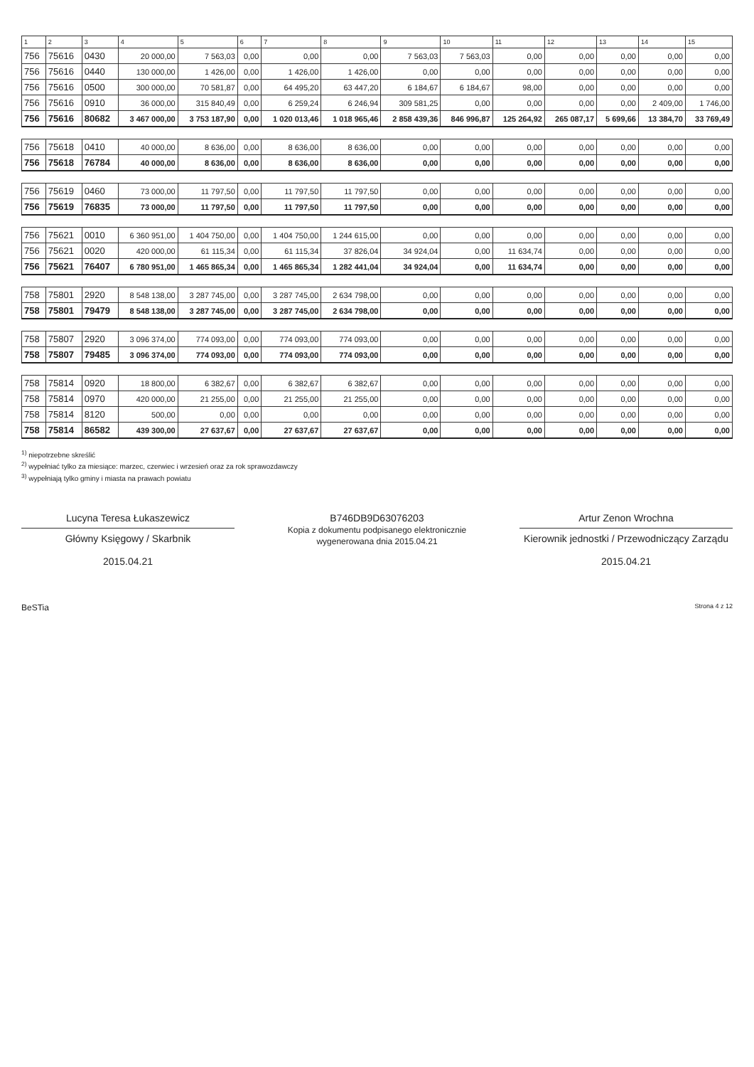| 1 | 2 | 3 | 4 | 5 | 6 | 7 | 8 | 9 | 10 | 11 | 12 | 13 | 14 | 15 |
| --- | --- | --- | --- | --- | --- | --- | --- | --- | --- | --- | --- | --- | --- | --- |
| 756 | 75616 | 0430 | 20 000,00 | 7 563,03 | 0,00 | 0,00 | 0,00 | 7 563,03 | 7 563,03 | 0,00 | 0,00 | 0,00 | 0,00 | 0,00 |
| 756 | 75616 | 0440 | 130 000,00 | 1 426,00 | 0,00 | 1 426,00 | 1 426,00 | 0,00 | 0,00 | 0,00 | 0,00 | 0,00 | 0,00 | 0,00 |
| 756 | 75616 | 0500 | 300 000,00 | 70 581,87 | 0,00 | 64 495,20 | 63 447,20 | 6 184,67 | 6 184,67 | 98,00 | 0,00 | 0,00 | 0,00 | 0,00 |
| 756 | 75616 | 0910 | 36 000,00 | 315 840,49 | 0,00 | 6 259,24 | 6 246,94 | 309 581,25 | 0,00 | 0,00 | 0,00 | 0,00 | 2 409,00 | 1 746,00 |
| 756 | 75616 | 80682 | 3 467 000,00 | 3 753 187,90 | 0,00 | 1 020 013,46 | 1 018 965,46 | 2 858 439,36 | 846 996,87 | 125 264,92 | 265 087,17 | 5 699,66 | 13 384,70 | 33 769,49 |
| 756 | 75618 | 0410 | 40 000,00 | 8 636,00 | 0,00 | 8 636,00 | 8 636,00 | 0,00 | 0,00 | 0,00 | 0,00 | 0,00 | 0,00 | 0,00 |
| 756 | 75618 | 76784 | 40 000,00 | 8 636,00 | 0,00 | 8 636,00 | 8 636,00 | 0,00 | 0,00 | 0,00 | 0,00 | 0,00 | 0,00 | 0,00 |
| 756 | 75619 | 0460 | 73 000,00 | 11 797,50 | 0,00 | 11 797,50 | 11 797,50 | 0,00 | 0,00 | 0,00 | 0,00 | 0,00 | 0,00 | 0,00 |
| 756 | 75619 | 76835 | 73 000,00 | 11 797,50 | 0,00 | 11 797,50 | 11 797,50 | 0,00 | 0,00 | 0,00 | 0,00 | 0,00 | 0,00 | 0,00 |
| 756 | 75621 | 0010 | 6 360 951,00 | 1 404 750,00 | 0,00 | 1 404 750,00 | 1 244 615,00 | 0,00 | 0,00 | 0,00 | 0,00 | 0,00 | 0,00 | 0,00 |
| 756 | 75621 | 0020 | 420 000,00 | 61 115,34 | 0,00 | 61 115,34 | 37 826,04 | 34 924,04 | 0,00 | 11 634,74 | 0,00 | 0,00 | 0,00 | 0,00 |
| 756 | 75621 | 76407 | 6 780 951,00 | 1 465 865,34 | 0,00 | 1 465 865,34 | 1 282 441,04 | 34 924,04 | 0,00 | 11 634,74 | 0,00 | 0,00 | 0,00 | 0,00 |
| 758 | 75801 | 2920 | 8 548 138,00 | 3 287 745,00 | 0,00 | 3 287 745,00 | 2 634 798,00 | 0,00 | 0,00 | 0,00 | 0,00 | 0,00 | 0,00 | 0,00 |
| 758 | 75801 | 79479 | 8 548 138,00 | 3 287 745,00 | 0,00 | 3 287 745,00 | 2 634 798,00 | 0,00 | 0,00 | 0,00 | 0,00 | 0,00 | 0,00 | 0,00 |
| 758 | 75807 | 2920 | 3 096 374,00 | 774 093,00 | 0,00 | 774 093,00 | 774 093,00 | 0,00 | 0,00 | 0,00 | 0,00 | 0,00 | 0,00 | 0,00 |
| 758 | 75807 | 79485 | 3 096 374,00 | 774 093,00 | 0,00 | 774 093,00 | 774 093,00 | 0,00 | 0,00 | 0,00 | 0,00 | 0,00 | 0,00 | 0,00 |
| 758 | 75814 | 0920 | 18 800,00 | 6 382,67 | 0,00 | 6 382,67 | 6 382,67 | 0,00 | 0,00 | 0,00 | 0,00 | 0,00 | 0,00 | 0,00 |
| 758 | 75814 | 0970 | 420 000,00 | 21 255,00 | 0,00 | 21 255,00 | 21 255,00 | 0,00 | 0,00 | 0,00 | 0,00 | 0,00 | 0,00 | 0,00 |
| 758 | 75814 | 8120 | 500,00 | 0,00 | 0,00 | 0,00 | 0,00 | 0,00 | 0,00 | 0,00 | 0,00 | 0,00 | 0,00 | 0,00 |
| 758 | 75814 | 86582 | 439 300,00 | 27 637,67 | 0,00 | 27 637,67 | 27 637,67 | 0,00 | 0,00 | 0,00 | 0,00 | 0,00 | 0,00 | 0,00 |
<sup>1)</sup> niepotrzebne skreślić
<sup>2)</sup> wypełniać tylko za miesiące: marzec, czerwiec i wrzesień oraz za rok sprawozdawczy
<sup>3)</sup> wypełniają tylko gminy i miasta na prawach powiatu
Lucyna Teresa Łukaszewicz
Główny Księgowy / Skarbnik
2015.04.21
B746DB9D63076203
Kopia z dokumentu podpisanego elektronicznie wygenerowana dnia 2015.04.21
Artur Zenon Wrochna
Kierownik jednostki / Przewodniczący Zarządu
2015.04.21
BeSTia Strona 4 z 12